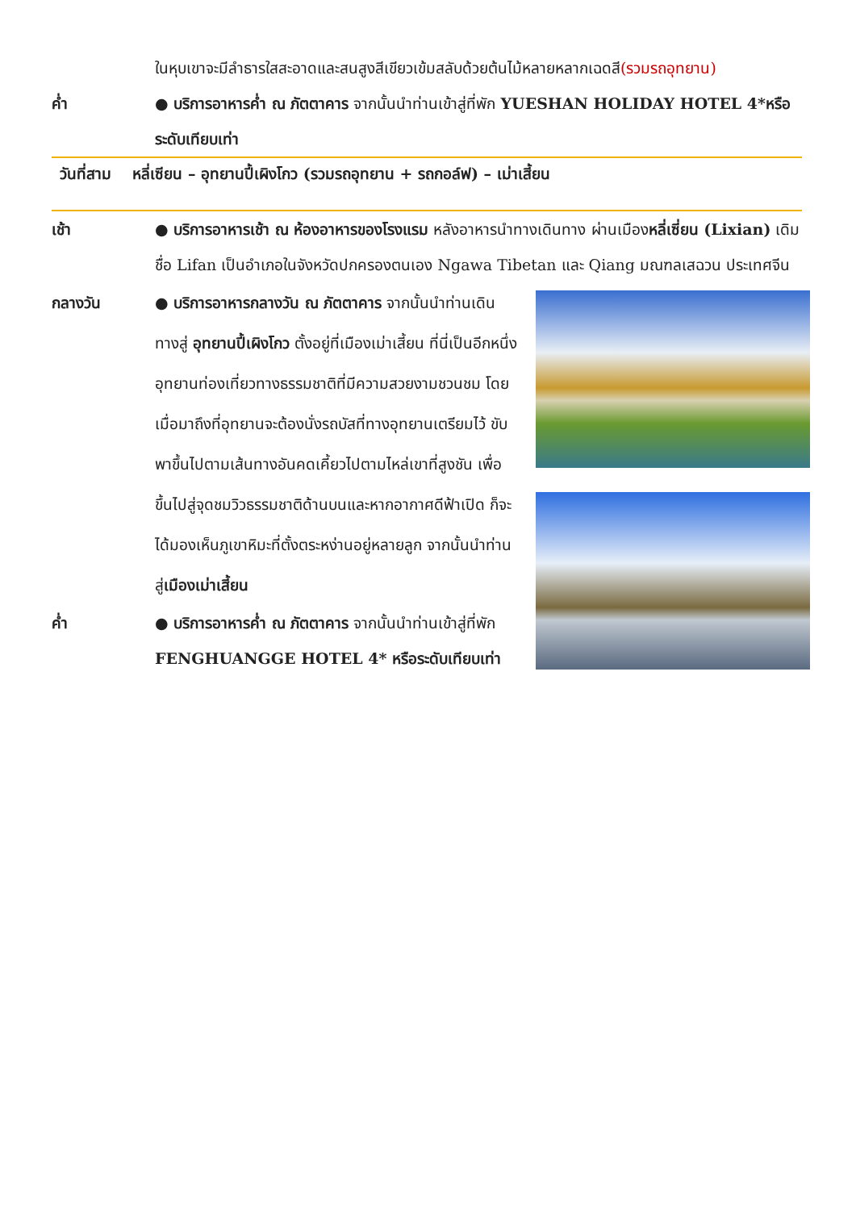ในหุบเขาจะมีลำธารใสสะอาดและสนสูงสีเขียวเข้มสลับด้วยต้นไม้หลายหลากเฉดสี(รวมรถอุทยาน)
ค่ำ ● บริการอาหารค่ำ ณ ภัตตาคาร จากนั้นนำท่านเข้าสู่ที่พัก YUESHAN HOLIDAY HOTEL 4*หรือระดับเทียบเท่า
วันที่สาม หลี่เซียน – อุทยานปี้เผิงโกว (รวมรถอุทยาน + รถกอล์ฟ) – เม่าเสี้ยน
เช้า ● บริการอาหารเช้า ณ ห้องอาหารของโรงแรม หลังอาหารนำทางเดินทาง ผ่านเมืองหลี่เซี่ยน (Lixian) เดิมชื่อ Lifan เป็นอำเภอในจังหวัดปกครองตนเอง Ngawa Tibetan และ Qiang มณฑลเสฉวน ประเทศจีน
กลางวัน ● บริการอาหารกลางวัน ณ ภัตตาคาร จากนั้นนำท่านเดินทางสู่ อุทยานปี้เผิงโกว ตั้งอยู่ที่เมืองเม่าเสี้ยน ที่นี่เป็นอีกหนึ่งอุทยานท่องเที่ยวทางธรรมชาติที่มีความสวยงามชวนชม โดยเมื่อมาถึงที่อุทยานจะต้องนั่งรถบัสที่ทางอุทยานเตรียมไว้ ขับพาขึ้นไปตามเส้นทางอันคดเคี้ยวไปตามไหล่เขาที่สูงชัน เพื่อขึ้นไปสู่จุดชมวิวธรรมชาติด้านบนและหากอากาศดีฟ้าเปิด ก็จะได้มองเห็นภูเขาหิมะที่ตั้งตระหง่านอยู่หลายลูก จากนั้นนำท่านสู่เมืองเม่าเสี้ยน
ค่ำ ● บริการอาหารค่ำ ณ ภัตตาคาร จากนั้นนำท่านเข้าสู่ที่พัก FENGHUANGGE HOTEL 4* หรือระดับเทียบเท่า